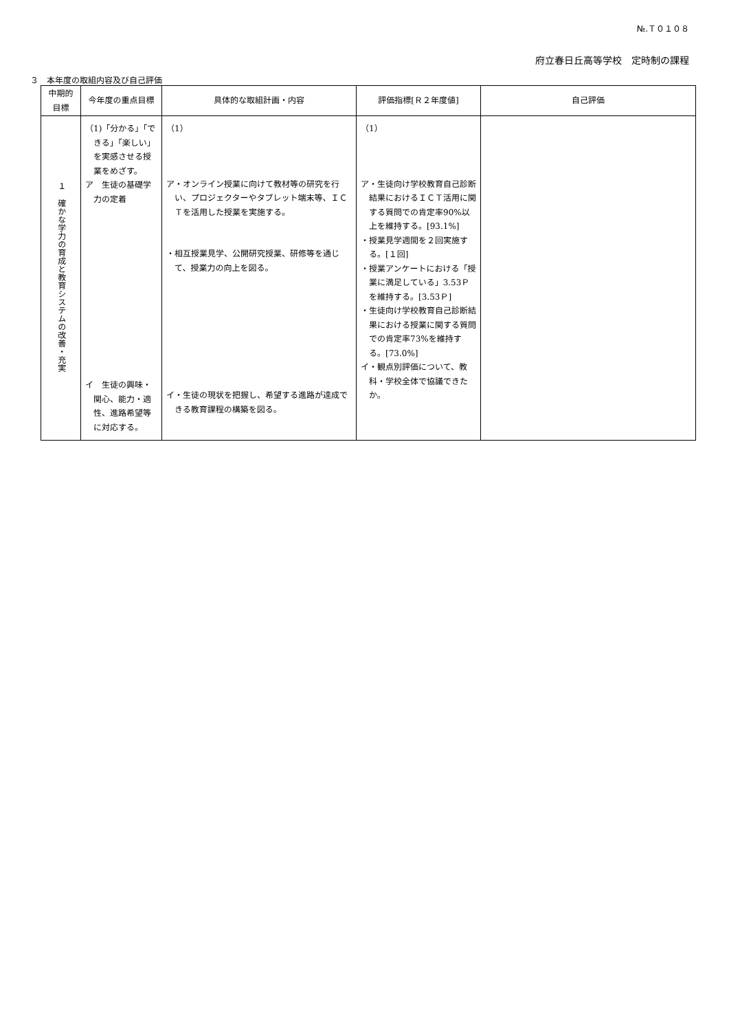№.Ｔ０１０８
府立春日丘高等学校　定時制の課程
３　本年度の取組内容及び自己評価
| 中期的 目標 | 今年度の重点目標 | 具体的な取組計画・内容 | 評価指標[Ｒ２年度値] | 自己評価 |
| --- | --- | --- | --- | --- |
| １ 確かな学力の育成と教育システムの改善・充実 | （1)「分かる」「できる」「楽しい」を実感させる授業をめざす。 ア 生徒の基礎学力の定着 イ 生徒の興味・関心、能力・適性、進路希望等に対応する。 | （1） ア・オンライン授業に向けて教材等の研究を行い、プロジェクターやタブレット端末等、ＩＣＴを活用した授業を実施する。 ・相互授業見学、公開研究授業、研修等を通じて、授業力の向上を図る。 イ・生徒の現状を把握し、希望する進路が達成できる教育課程の構築を図る。 | （1） ア・生徒向け学校教育自己診断結果におけるＩＣＴ活用に関する質問での肯定率90%以上を維持する。[93.1%] ・授業見学週間を２回実施する。[１回] ・授業アンケートにおける「授業に満足している」3.53Ｐを維持する。[3.53Ｐ] ・生徒向け学校教育自己診断結果における授業に関する質問での肯定率73%を維持する。[73.0%] イ・観点別評価について、教科・学校全体で協議できたか。 | |